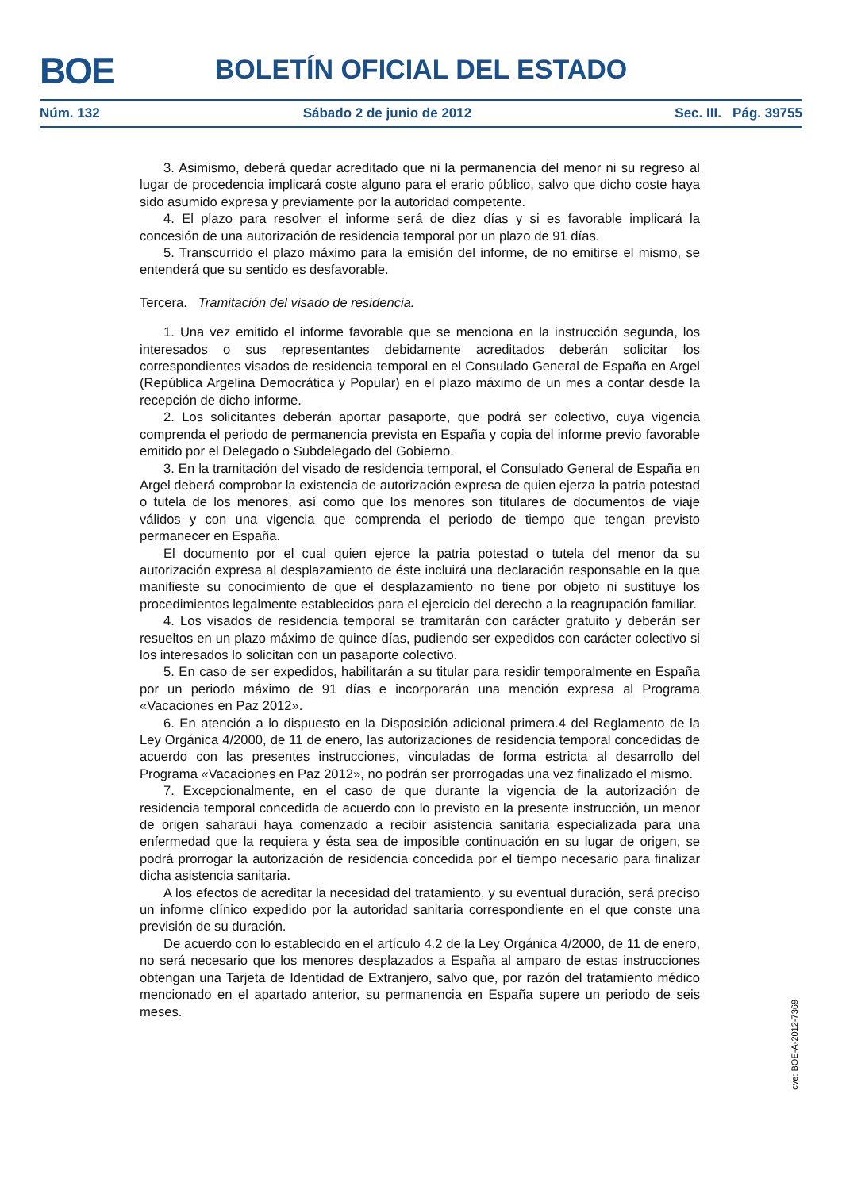BOE
BOLETÍN OFICIAL DEL ESTADO
Núm. 132 Sábado 2 de junio de 2012 Sec. III. Pág. 39755
3. Asimismo, deberá quedar acreditado que ni la permanencia del menor ni su regreso al lugar de procedencia implicará coste alguno para el erario público, salvo que dicho coste haya sido asumido expresa y previamente por la autoridad competente.
4. El plazo para resolver el informe será de diez días y si es favorable implicará la concesión de una autorización de residencia temporal por un plazo de 91 días.
5. Transcurrido el plazo máximo para la emisión del informe, de no emitirse el mismo, se entenderá que su sentido es desfavorable.
Tercera. Tramitación del visado de residencia.
1. Una vez emitido el informe favorable que se menciona en la instrucción segunda, los interesados o sus representantes debidamente acreditados deberán solicitar los correspondientes visados de residencia temporal en el Consulado General de España en Argel (República Argelina Democrática y Popular) en el plazo máximo de un mes a contar desde la recepción de dicho informe.
2. Los solicitantes deberán aportar pasaporte, que podrá ser colectivo, cuya vigencia comprenda el periodo de permanencia prevista en España y copia del informe previo favorable emitido por el Delegado o Subdelegado del Gobierno.
3. En la tramitación del visado de residencia temporal, el Consulado General de España en Argel deberá comprobar la existencia de autorización expresa de quien ejerza la patria potestad o tutela de los menores, así como que los menores son titulares de documentos de viaje válidos y con una vigencia que comprenda el periodo de tiempo que tengan previsto permanecer en España.
El documento por el cual quien ejerce la patria potestad o tutela del menor da su autorización expresa al desplazamiento de éste incluirá una declaración responsable en la que manifieste su conocimiento de que el desplazamiento no tiene por objeto ni sustituye los procedimientos legalmente establecidos para el ejercicio del derecho a la reagrupación familiar.
4. Los visados de residencia temporal se tramitarán con carácter gratuito y deberán ser resueltos en un plazo máximo de quince días, pudiendo ser expedidos con carácter colectivo si los interesados lo solicitan con un pasaporte colectivo.
5. En caso de ser expedidos, habilitarán a su titular para residir temporalmente en España por un periodo máximo de 91 días e incorporarán una mención expresa al Programa «Vacaciones en Paz 2012».
6. En atención a lo dispuesto en la Disposición adicional primera.4 del Reglamento de la Ley Orgánica 4/2000, de 11 de enero, las autorizaciones de residencia temporal concedidas de acuerdo con las presentes instrucciones, vinculadas de forma estricta al desarrollo del Programa «Vacaciones en Paz 2012», no podrán ser prorrogadas una vez finalizado el mismo.
7. Excepcionalmente, en el caso de que durante la vigencia de la autorización de residencia temporal concedida de acuerdo con lo previsto en la presente instrucción, un menor de origen saharaui haya comenzado a recibir asistencia sanitaria especializada para una enfermedad que la requiera y ésta sea de imposible continuación en su lugar de origen, se podrá prorrogar la autorización de residencia concedida por el tiempo necesario para finalizar dicha asistencia sanitaria.
A los efectos de acreditar la necesidad del tratamiento, y su eventual duración, será preciso un informe clínico expedido por la autoridad sanitaria correspondiente en el que conste una previsión de su duración.
De acuerdo con lo establecido en el artículo 4.2 de la Ley Orgánica 4/2000, de 11 de enero, no será necesario que los menores desplazados a España al amparo de estas instrucciones obtengan una Tarjeta de Identidad de Extranjero, salvo que, por razón del tratamiento médico mencionado en el apartado anterior, su permanencia en España supere un periodo de seis meses.
cve: BOE-A-2012-7369